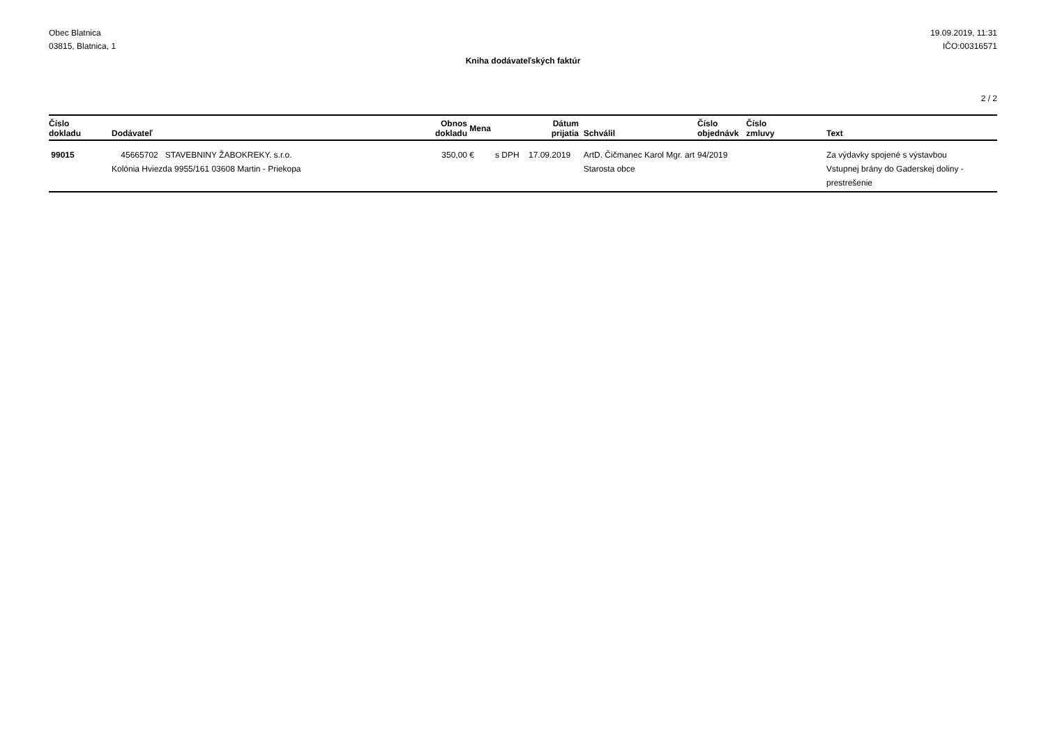Obec Blatnica
03815, Blatnica, 1
19.09.2019, 11:31
IČO:00316571
Kniha dodávateľských faktúr
2 / 2
| Číslo dokladu | Dodávateľ | Obnos dokladu | Mena | Dátum prijatia | Schválil | Číslo objednávk | Číslo zmluvy | Text |
| --- | --- | --- | --- | --- | --- | --- | --- | --- |
| 99015 | 45665702 STAVEBNINY ŽABOKREKY. s.r.o. Kolónia Hviezda 9955/161 03608 Martin - Priekopa | 350,00 | € | s DPH 17.09.2019 | ArtD. Čičmanec Karol Mgr. art Starosta obce | 94/2019 | | Za výdavky spojené s výstavbou Vstupnej brány do Gaderskej doliny - prestrešenie |